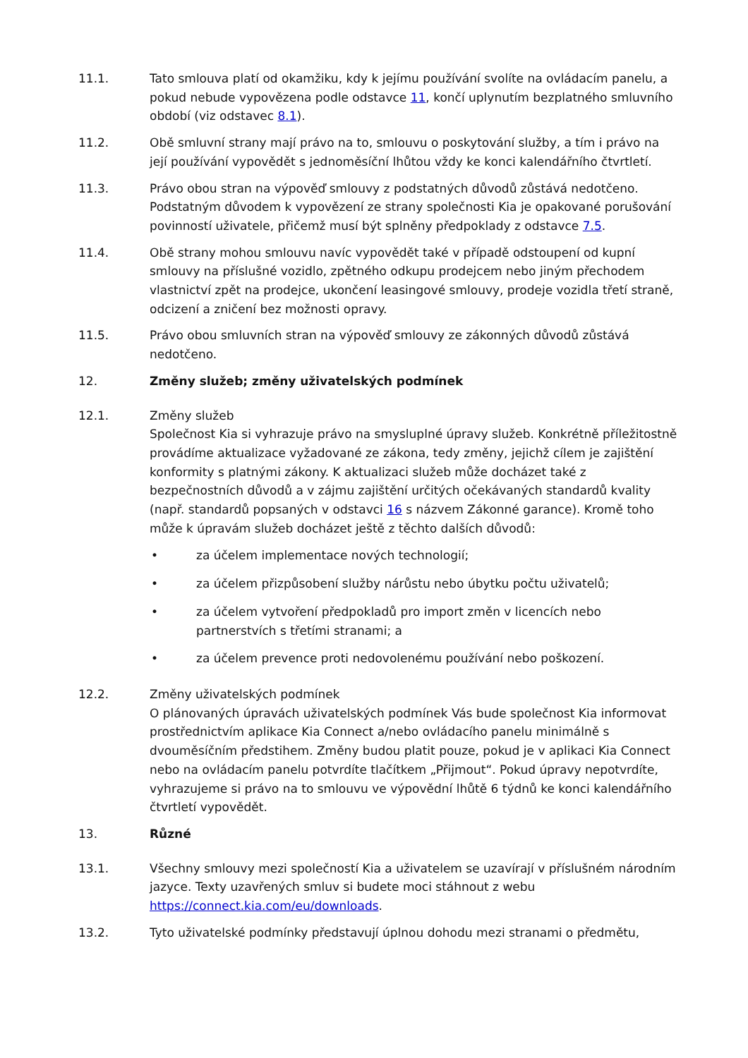11.1. Tato smlouva platí od okamžiku, kdy k jejímu používání svolíte na ovládacím panelu, a pokud nebude vypovězena podle odstavce 11, končí uplynutím bezplatného smluvního období (viz odstavec 8.1).
11.2. Obě smluvní strany mají právo na to, smlouvu o poskytování služby, a tím i právo na její používání vypovědět s jednoměsíční lhůtou vždy ke konci kalendářního čtvrtletí.
11.3. Právo obou stran na výpověď smlouvy z podstatných důvodů zůstává nedotčeno. Podstatným důvodem k vypovězení ze strany společnosti Kia je opakované porušování povinností uživatele, přičemž musí být splněny předpoklady z odstavce 7.5.
11.4. Obě strany mohou smlouvu navíc vypovědět také v případě odstoupení od kupní smlouvy na příslušné vozidlo, zpětného odkupu prodejcem nebo jiným přechodem vlastnictví zpět na prodejce, ukončení leasingové smlouvy, prodeje vozidla třetí straně, odcizení a zničení bez možnosti opravy.
11.5. Právo obou smluvních stran na výpověď smlouvy ze zákonných důvodů zůstává nedotčeno.
12. Změny služeb; změny uživatelských podmínek
12.1. Změny služeb
Společnost Kia si vyhrazuje právo na smysluplné úpravy služeb. Konkrétně příležitostně provádíme aktualizace vyžadované ze zákona, tedy změny, jejichž cílem je zajištění konformity s platnými zákony. K aktualizaci služeb může docházet také z bezpečnostních důvodů a v zájmu zajištění určitých očekávaných standardů kvality (např. standardů popsaných v odstavci 16 s názvem Zákonné garance). Kromě toho může k úpravám služeb docházet ještě z těchto dalších důvodů:
• za účelem implementace nových technologií;
• za účelem přizpůsobení služby nárůstu nebo úbytku počtu uživatelů;
• za účelem vytvoření předpokladů pro import změn v licencích nebo partnerstvích s třetími stranami; a
• za účelem prevence proti nedovolenému používání nebo poškození.
12.2. Změny uživatelských podmínek
O plánovaných úpravách uživatelských podmínek Vás bude společnost Kia informovat prostřednictvím aplikace Kia Connect a/nebo ovládacího panelu minimálně s dvouměsíčním předstihem. Změny budou platit pouze, pokud je v aplikaci Kia Connect nebo na ovládacím panelu potvrdíte tlačítkem „Přijmout“. Pokud úpravy nepotvrdíte, vyhrazujeme si právo na to smlouvu ve výpovědní lhůtě 6 týdnů ke konci kalendářního čtvrtletí vypovědět.
13. Různé
13.1. Všechny smlouvy mezi společností Kia a uživatelem se uzavírají v příslušném národním jazyce. Texty uzavřených smluv si budete moci stáhnout z webu https://connect.kia.com/eu/downloads.
13.2. Tyto uživatelské podmínky představují úplnou dohodu mezi stranami o předmětu,